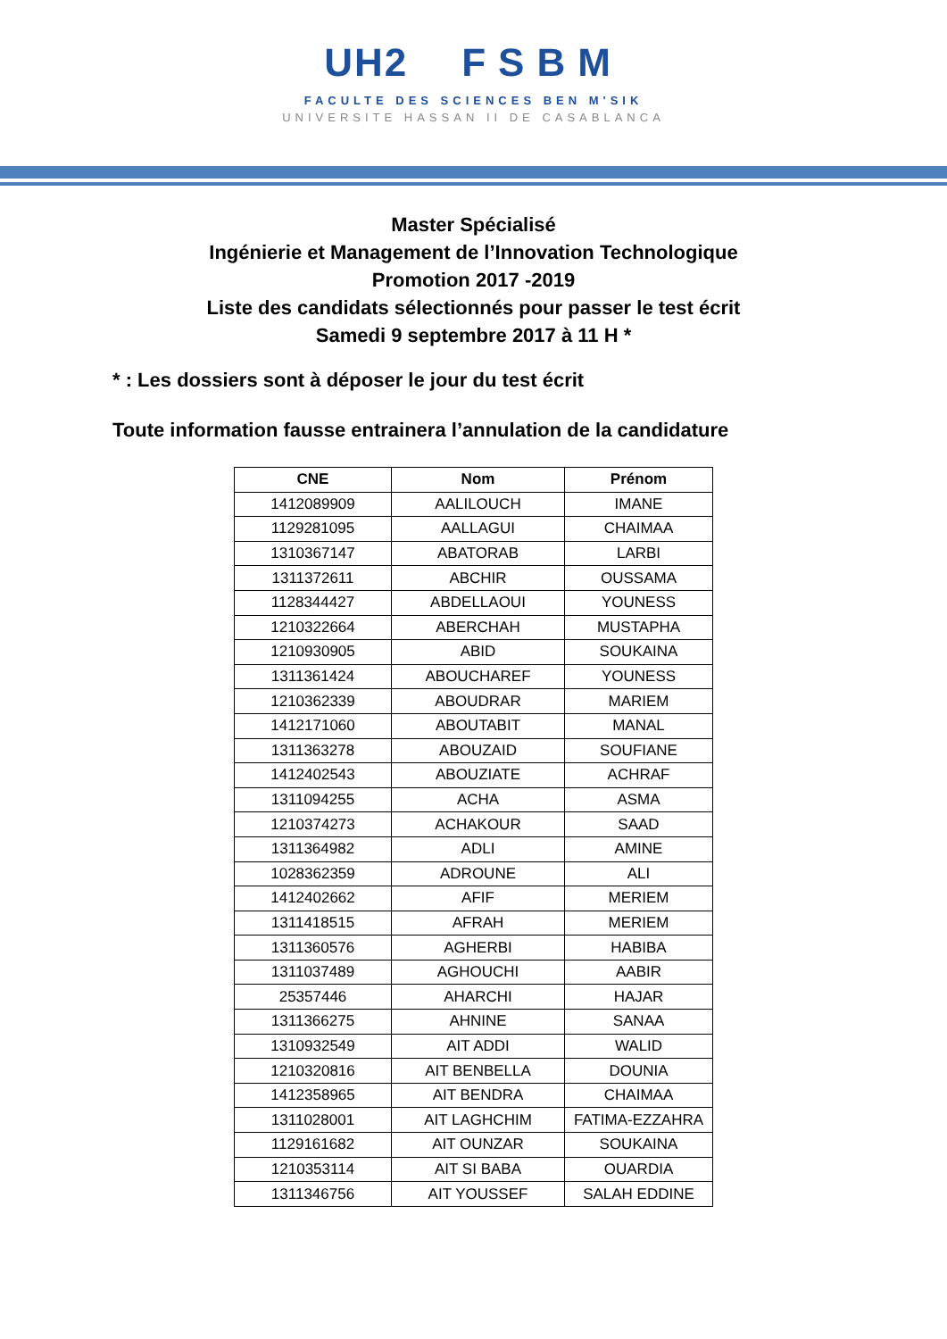UH2 FSBM
FACULTE DES SCIENCES BEN M'SIK
UNIVERSITE HASSAN II DE CASABLANCA
Master Spécialisé
Ingénierie et Management de l’Innovation Technologique
Promotion 2017 -2019
Liste des candidats sélectionnés pour passer le test écrit
Samedi 9 septembre 2017 à 11 H *
* : Les dossiers sont à déposer le jour du test écrit
Toute information fausse entrainera l’annulation de la candidature
| CNE | Nom | Prénom |
| --- | --- | --- |
| 1412089909 | AALILOUCH | IMANE |
| 1129281095 | AALLAGUI | CHAIMAA |
| 1310367147 | ABATORAB | LARBI |
| 1311372611 | ABCHIR | OUSSAMA |
| 1128344427 | ABDELLAOUI | YOUNESS |
| 1210322664 | ABERCHAH | MUSTAPHA |
| 1210930905 | ABID | SOUKAINA |
| 1311361424 | ABOUCHAREF | YOUNESS |
| 1210362339 | ABOUDRAR | MARIEM |
| 1412171060 | ABOUTABIT | MANAL |
| 1311363278 | ABOUZAID | SOUFIANE |
| 1412402543 | ABOUZIATE | ACHRAF |
| 1311094255 | ACHA | ASMA |
| 1210374273 | ACHAKOUR | SAAD |
| 1311364982 | ADLI | AMINE |
| 1028362359 | ADROUNE | ALI |
| 1412402662 | AFIF | MERIEM |
| 1311418515 | AFRAH | MERIEM |
| 1311360576 | AGHERBI | HABIBA |
| 1311037489 | AGHOUCHI | AABIR |
| 25357446 | AHARCHI | HAJAR |
| 1311366275 | AHNINE | SANAA |
| 1310932549 | AIT ADDI | WALID |
| 1210320816 | AIT BENBELLA | DOUNIA |
| 1412358965 | AIT BENDRA | CHAIMAA |
| 1311028001 | AIT LAGHCHIM | FATIMA-EZZAHRA |
| 1129161682 | AIT OUNZAR | SOUKAINA |
| 1210353114 | AIT SI BABA | OUARDIA |
| 1311346756 | AIT YOUSSEF | SALAH EDDINE |